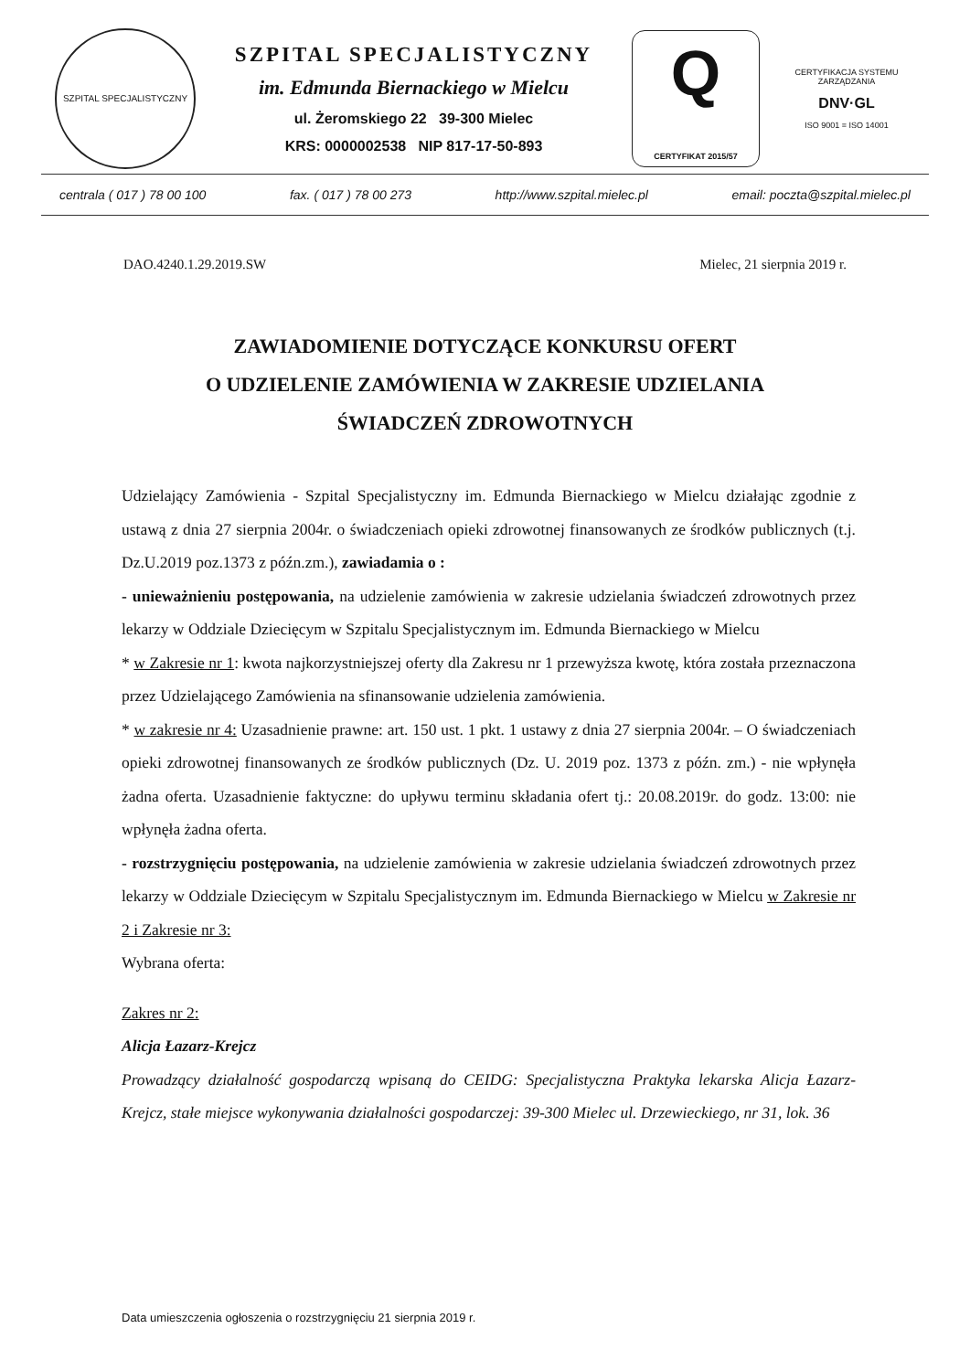SZPITAL SPECJALISTYCZNY
SZPITAL SPECJALISTYCZNY
im. Edmunda Biernackiego w Mielcu
ul. Żeromskiego 22 39-300 Mielec
KRS: 0000002538 NIP 817-17-50-893
Q
CERTYFIKAT 2015/57
CERTYFIKACJA SYSTEMU ZARZĄDZANIA
DNV·GL
ISO 9001 = ISO 14001
centrala ( 017 ) 78 00 100 fax. ( 017 ) 78 00 273 http://www.szpital.mielec.pl email: poczta@szpital.mielec.pl
DAO.4240.1.29.2019.SW Mielec, 21 sierpnia 2019 r.
ZAWIADOMIENIE DOTYCZĄCE KONKURSU OFERT
O UDZIELENIE ZAMÓWIENIA W ZAKRESIE UDZIELANIA
ŚWIADCZEŃ ZDROWOTNYCH
Udzielający Zamówienia - Szpital Specjalistyczny im. Edmunda Biernackiego w Mielcu działając zgodnie z ustawą z dnia 27 sierpnia 2004r. o świadczeniach opieki zdrowotnej finansowanych ze środków publicznych (t.j. Dz.U.2019 poz.1373 z późn.zm.), zawiadamia o :
- unieważnieniu postępowania, na udzielenie zamówienia w zakresie udzielania świadczeń zdrowotnych przez lekarzy w Oddziale Dziecięcym w Szpitalu Specjalistycznym im. Edmunda Biernackiego w Mielcu
* w Zakresie nr 1: kwota najkorzystniejszej oferty dla Zakresu nr 1 przewyższa kwotę, która została przeznaczona przez Udzielającego Zamówienia na sfinansowanie udzielenia zamówienia.
* w zakresie nr 4: Uzasadnienie prawne: art. 150 ust. 1 pkt. 1 ustawy z dnia 27 sierpnia 2004r. – O świadczeniach opieki zdrowotnej finansowanych ze środków publicznych (Dz. U. 2019 poz. 1373 z późn. zm.) - nie wpłynęła żadna oferta. Uzasadnienie faktyczne: do upływu terminu składania ofert tj.: 20.08.2019r. do godz. 13:00: nie wpłynęła żadna oferta.
- rozstrzygnięciu postępowania, na udzielenie zamówienia w zakresie udzielania świadczeń zdrowotnych przez lekarzy w Oddziale Dziecięcym w Szpitalu Specjalistycznym im. Edmunda Biernackiego w Mielcu w Zakresie nr 2 i Zakresie nr 3:
Wybrana oferta:
Zakres nr 2:
Alicja Łazarz-Krejcz
Prowadzący działalność gospodarczą wpisaną do CEIDG: Specjalistyczna Praktyka lekarska Alicja Łazarz-Krejcz, stałe miejsce wykonywania działalności gospodarczej: 39-300 Mielec ul. Drzewieckiego, nr 31, lok. 36
Data umieszczenia ogłoszenia o rozstrzygnięciu 21 sierpnia 2019 r.